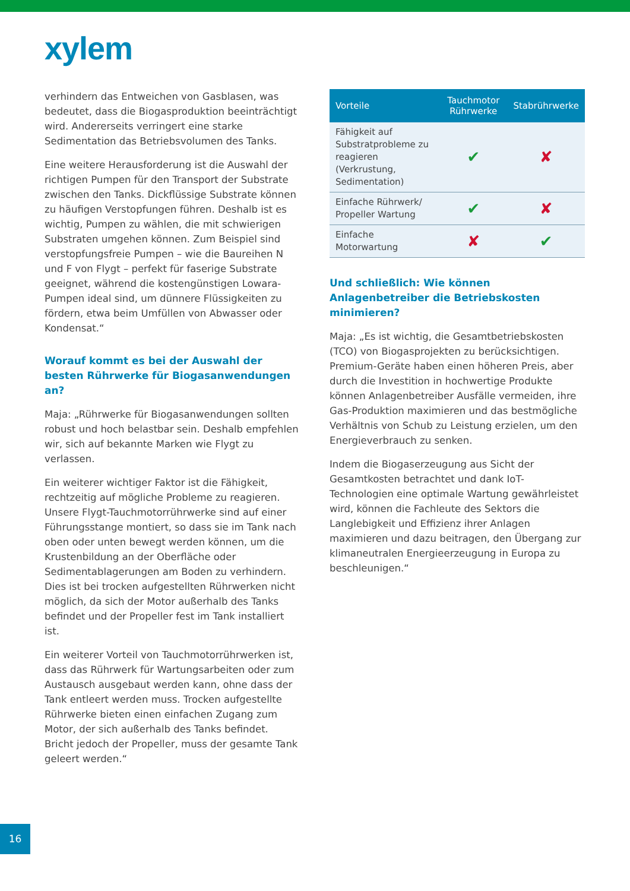xylem
verhindern das Entweichen von Gasblasen, was bedeutet, dass die Biogasproduktion beeinträchtigt wird. Andererseits verringert eine starke Sedimentation das Betriebsvolumen des Tanks.
Eine weitere Herausforderung ist die Auswahl der richtigen Pumpen für den Transport der Substrate zwischen den Tanks. Dickflüssige Substrate können zu häufigen Verstopfungen führen. Deshalb ist es wichtig, Pumpen zu wählen, die mit schwierigen Substraten umgehen können. Zum Beispiel sind verstopfungsfreie Pumpen – wie die Baureihen N und F von Flygt – perfekt für faserige Substrate geeignet, während die kostengünstigen Lowara-Pumpen ideal sind, um dünnere Flüssigkeiten zu fördern, etwa beim Umfüllen von Abwasser oder Kondensat.“
Worauf kommt es bei der Auswahl der besten Rührwerke für Biogasanwendungen an?
Maja: „Rührwerke für Biogasanwendungen sollten robust und hoch belastbar sein. Deshalb empfehlen wir, sich auf bekannte Marken wie Flygt zu verlassen.
Ein weiterer wichtiger Faktor ist die Fähigkeit, rechtzeitig auf mögliche Probleme zu reagieren. Unsere Flygt-Tauchmotorrührwerke sind auf einer Führungsstange montiert, so dass sie im Tank nach oben oder unten bewegt werden können, um die Krustenbildung an der Oberfläche oder Sedimentablagerungen am Boden zu verhindern. Dies ist bei trocken aufgestellten Rührwerken nicht möglich, da sich der Motor außerhalb des Tanks befindet und der Propeller fest im Tank installiert ist.
Ein weiterer Vorteil von Tauchmotorrührwerken ist, dass das Rührwerk für Wartungsarbeiten oder zum Austausch ausgebaut werden kann, ohne dass der Tank entleert werden muss. Trocken aufgestellte Rührwerke bieten einen einfachen Zugang zum Motor, der sich außerhalb des Tanks befindet. Bricht jedoch der Propeller, muss der gesamte Tank geleert werden.“
| Vorteile | Tauchmotor Rührwerke | Stabrührwerke |
| --- | --- | --- |
| Fähigkeit auf Substratprobleme zu reagieren (Verkrustung, Sedimentation) | ✔ | ✘ |
| Einfache Rührwerk/ Propeller Wartung | ✔ | ✘ |
| Einfache Motorwartung | ✘ | ✔ |
Und schließlich: Wie können Anlagenbetreiber die Betriebskosten minimieren?
Maja: „Es ist wichtig, die Gesamtbetriebskosten (TCO) von Biogasprojekten zu berücksichtigen. Premium-Geräte haben einen höheren Preis, aber durch die Investition in hochwertige Produkte können Anlagenbetreiber Ausfälle vermeiden, ihre Gas-Produktion maximieren und das bestmögliche Verhältnis von Schub zu Leistung erzielen, um den Energieverbrauch zu senken.
Indem die Biogaserzeugung aus Sicht der Gesamtkosten betrachtet und dank IoT-Technologien eine optimale Wartung gewährleistet wird, können die Fachleute des Sektors die Langlebigkeit und Effizienz ihrer Anlagen maximieren und dazu beitragen, den Übergang zur klimaneutralen Energieerzeugung in Europa zu beschleunigen.“
16